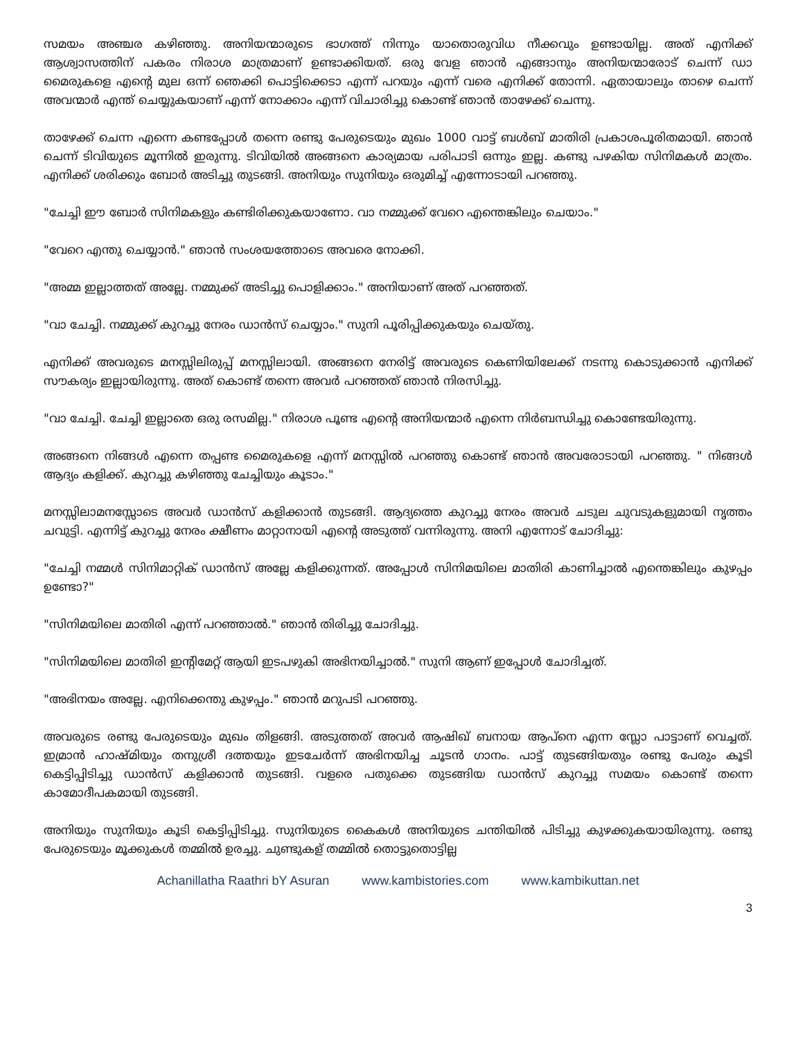സമയം അഞ്ചര കഴിഞ്ഞു. അനിയന്മാരുടെ ഭാഗത്ത് നിന്നും യാതൊരുവിധ നീക്കവും ഉണ്ടായില്ല. അത് എനിക്ക് ആശ്വാസത്തിന് പകരം നിരാശ മാത്രമാണ് ഉണ്ടാക്കിയത്. ഒരു വേള ഞാൻ എങ്ങാനും അനിയന്മാരോട് ചെന്ന് ഡാ മൈരുകളെ എന്റെ മുല ഒന്ന് ഞെക്കി പൊട്ടിക്കെടാ എന്ന് പറയും എന്ന് വരെ എനിക്ക് തോന്നി. ഏതായാലും താഴെ ചെന്ന് അവന്മാർ എന്ത് ചെയ്യുകയാണ് എന്ന് നോക്കാം എന്ന് വിചാരിച്ചു കൊണ്ട് ഞാൻ താഴേക്ക് ചെന്നു.
താഴേക്ക് ചെന്ന എന്നെ കണ്ടപ്പോൾ തന്നെ രണ്ടു പേരുടെയും മുഖം 1000 വാട്ട് ബൾബ് മാതിരി പ്രകാശപൂരിതമായി. ഞാൻ ചെന്ന് ടിവിയുടെ മൂന്നിൽ ഇരുന്നു. ടിവിയിൽ അങ്ങനെ കാര്യമായ പരിപാടി ഒന്നും ഇല്ല. കണ്ടു പഴകിയ സിനിമകൾ മാത്രം. എനിക്ക് ശരിക്കും ബോർ അടിച്ചു തുടങ്ങി. അനിയും സുനിയും ഒരുമിച്ച് എന്നോടായി പറഞ്ഞു.
"ചേച്ചി ഈ ബോർ സിനിമകളും കണ്ടിരിക്കുകയാണോ. വാ നമ്മുക്ക് വേറെ എന്തെങ്കിലും ചെയാം."
"വേറെ എന്തു ചെയ്യാൻ." ഞാൻ സംശയത്തോടെ അവരെ നോക്കി.
"അമ്മ ഇല്ലാത്തത് അല്ലേ. നമ്മുക്ക് അടിച്ചു പൊളിക്കാം." അനിയാണ് അത് പറഞ്ഞത്.
"വാ ചേച്ചി. നമ്മുക്ക് കുറച്ചു നേരം ഡാൻസ് ചെയ്യാം." സുനി പൂരിപ്പിക്കുകയും ചെയ്തു.
എനിക്ക് അവരുടെ മനസ്സിലിരുപ്പ് മനസ്സിലായി. അങ്ങനെ നേരിട്ട് അവരുടെ കെണിയിലേക്ക് നടന്നു കൊടുക്കാൻ എനിക്ക് സൗകര്യം ഇല്ലായിരുന്നു. അത് കൊണ്ട് തന്നെ അവർ പറഞ്ഞത് ഞാൻ നിരസിച്ചു.
"വാ ചേച്ചി. ചേച്ചി ഇല്ലാതെ ഒരു രസമില്ല." നിരാശ പൂണ്ട എന്റെ അനിയന്മാർ എന്നെ നിർബന്ധിച്ചു കൊണ്ടേയിരുന്നു.
അങ്ങനെ നിങ്ങൾ എന്നെ തപ്പണ്ട മൈരുകളെ എന്ന് മനസ്സിൽ പറഞ്ഞു കൊണ്ട് ഞാൻ അവരോടായി പറഞ്ഞു. " നിങ്ങൾ ആദ്യം കളിക്ക്. കുറച്ചു കഴിഞ്ഞു ചേച്ചിയും കൂടാം."
മനസ്സിലാമനസ്സോടെ അവർ ഡാൻസ് കളിക്കാൻ തുടങ്ങി. ആദ്യത്തെ കുറച്ചു നേരം അവർ ചടുല ചുവടുകളുമായി നൃത്തം ചവുട്ടി. എന്നിട്ട് കുറച്ചു നേരം ക്ഷീണം മാറ്റാനായി എന്റെ അടുത്ത് വന്നിരുന്നു. അനി എന്നോട് ചോദിച്ചു:
"ചേച്ചി നമ്മൾ സിനിമാറ്റിക് ഡാൻസ് അല്ലേ കളിക്കുന്നത്. അപ്പോൾ സിനിമയിലെ മാതിരി കാണിച്ചാൽ എന്തെങ്കിലും കുഴപ്പം ഉണ്ടോ?"
"സിനിമയിലെ മാതിരി എന്ന് പറഞ്ഞാൽ." ഞാൻ തിരിച്ചു ചോദിച്ചു.
"സിനിമയിലെ മാതിരി ഇന്റിമേറ്റ് ആയി ഇടപഴുകി അഭിനയിച്ചാൽ." സുനി ആണ് ഇപ്പോൾ ചോദിച്ചത്.
"അഭിനയം അല്ലേ. എനിക്കെന്തു കുഴപ്പം." ഞാൻ മറുപടി പറഞ്ഞു.
അവരുടെ രണ്ടു പേരുടെയും മുഖം തിളങ്ങി. അടുത്തത് അവർ ആഷിഖ് ബനായ ആപ്നെ എന്ന സ്ലോ പാട്ടാണ് വെച്ചത്. ഇമ്രാൻ ഹാഷ്മിയും തനുശ്രീ ദത്തയും ഇടചേർന്ന് അഭിനയിച്ച ചൂടൻ ഗാനം. പാട്ട് തുടങ്ങിയതും രണ്ടു പേരും കൂടി കെട്ടിപ്പിടിച്ചു ഡാൻസ് കളിക്കാൻ തുടങ്ങി. വളരെ പതുക്കെ തുടങ്ങിയ ഡാൻസ് കുറച്ചു സമയം കൊണ്ട് തന്നെ കാമോദീപകമായി തുടങ്ങി.
അനിയും സുനിയും കൂടി കെട്ടിപ്പിടിച്ചു. സുനിയുടെ കൈകൾ അനിയുടെ ചന്തിയിൽ പിടിച്ചു കുഴക്കുകയായിരുന്നു. രണ്ടു പേരുടെയും മൂക്കുകൾ തമ്മിൽ ഉരച്ചു. ചുണ്ടുകള് തമ്മിൽ തൊട്ടുതൊട്ടില്ല
Achanillatha Raathri bY Asuran www.kambistories.com www.kambikuttan.net
3